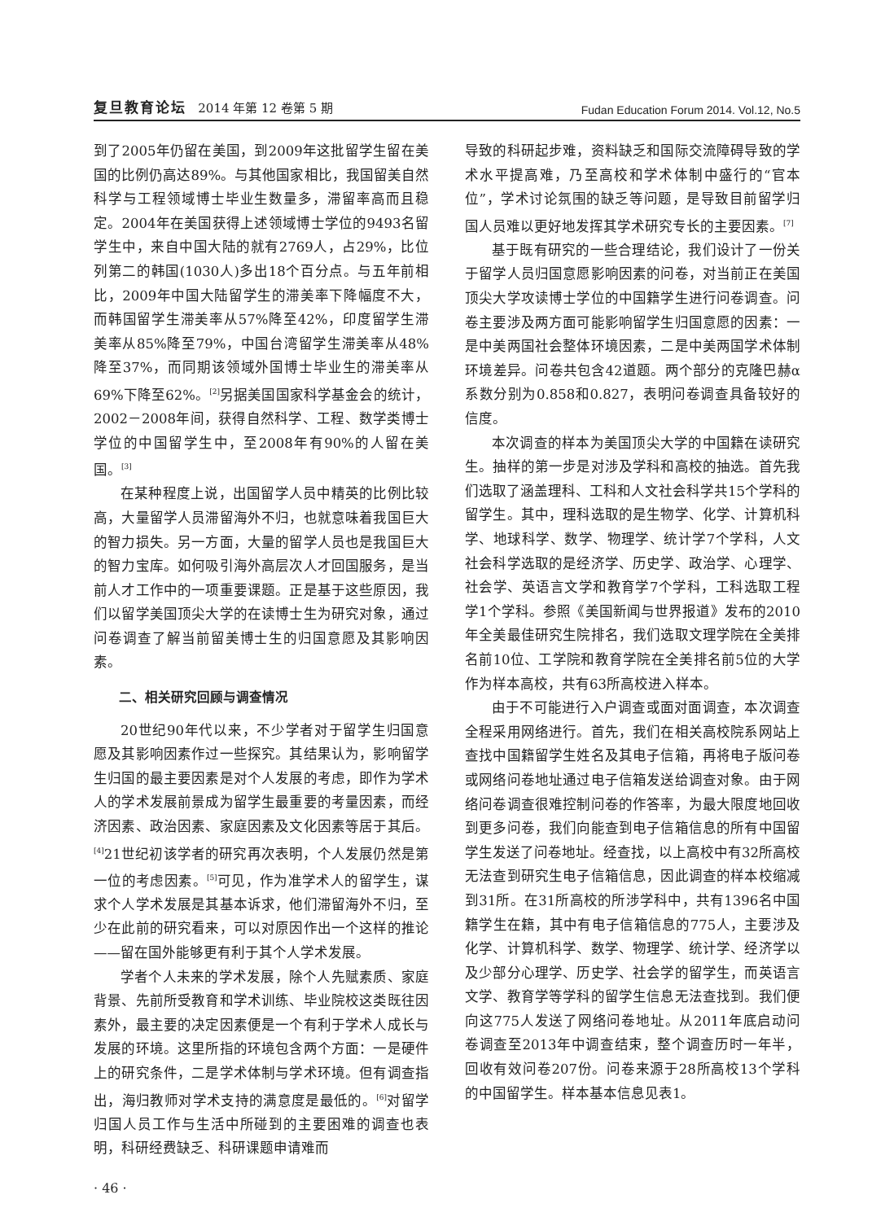复旦教育论坛 2014 年第 12 卷第 5 期 Fudan Education Forum 2014. Vol.12, No.5
到了2005年仍留在美国，到2009年这批留学生留在美国的比例仍高达89%。与其他国家相比，我国留美自然科学与工程领域博士毕业生数量多，滞留率高而且稳定。2004年在美国获得上述领域博士学位的9493名留学生中，来自中国大陆的就有2769人，占29%，比位列第二的韩国(1030人)多出18个百分点。与五年前相比，2009年中国大陆留学生的滞美率下降幅度不大，而韩国留学生滞美率从57%降至42%，印度留学生滞美率从85%降至79%，中国台湾留学生滞美率从48%降至37%，而同期该领域外国博士毕业生的滞美率从69%下降至62%。<sup>[2]</sup>另据美国国家科学基金会的统计，2002－2008年间，获得自然科学、工程、数学类博士学位的中国留学生中，至2008年有90%的人留在美国。<sup>[3]</sup>
在某种程度上说，出国留学人员中精英的比例比较高，大量留学人员滞留海外不归，也就意味着我国巨大的智力损失。另一方面，大量的留学人员也是我国巨大的智力宝库。如何吸引海外高层次人才回国服务，是当前人才工作中的一项重要课题。正是基于这些原因，我们以留学美国顶尖大学的在读博士生为研究对象，通过问卷调查了解当前留美博士生的归国意愿及其影响因素。
二、相关研究回顾与调查情况
20世纪90年代以来，不少学者对于留学生归国意愿及其影响因素作过一些探究。其结果认为，影响留学生归国的最主要因素是对个人发展的考虑，即作为学术人的学术发展前景成为留学生最重要的考量因素，而经济因素、政治因素、家庭因素及文化因素等居于其后。<sup>[4]</sup>21世纪初该学者的研究再次表明，个人发展仍然是第一位的考虑因素。<sup>[5]</sup>可见，作为准学术人的留学生，谋求个人学术发展是其基本诉求，他们滞留海外不归，至少在此前的研究看来，可以对原因作出一个这样的推论——留在国外能够更有利于其个人学术发展。
学者个人未来的学术发展，除个人先赋素质、家庭背景、先前所受教育和学术训练、毕业院校这类既往因素外，最主要的决定因素便是一个有利于学术人成长与发展的环境。这里所指的环境包含两个方面：一是硬件上的研究条件，二是学术体制与学术环境。但有调查指出，海归教师对学术支持的满意度是最低的。<sup>[6]</sup>对留学归国人员工作与生活中所碰到的主要困难的调查也表明，科研经费缺乏、科研课题申请难而
导致的科研起步难，资料缺乏和国际交流障碍导致的学术水平提高难，乃至高校和学术体制中盛行的“官本位”，学术讨论氛围的缺乏等问题，是导致目前留学归国人员难以更好地发挥其学术研究专长的主要因素。<sup>[7]</sup>
基于既有研究的一些合理结论，我们设计了一份关于留学人员归国意愿影响因素的问卷，对当前正在美国顶尖大学攻读博士学位的中国籍学生进行问卷调查。问卷主要涉及两方面可能影响留学生归国意愿的因素：一是中美两国社会整体环境因素，二是中美两国学术体制环境差异。问卷共包含42道题。两个部分的克隆巴赫α系数分别为0.858和0.827，表明问卷调查具备较好的信度。
本次调查的样本为美国顶尖大学的中国籍在读研究生。抽样的第一步是对涉及学科和高校的抽选。首先我们选取了涵盖理科、工科和人文社会科学共15个学科的留学生。其中，理科选取的是生物学、化学、计算机科学、地球科学、数学、物理学、统计学7个学科，人文社会科学选取的是经济学、历史学、政治学、心理学、社会学、英语言文学和教育学7个学科，工科选取工程学1个学科。参照《美国新闻与世界报道》发布的2010年全美最佳研究生院排名，我们选取文理学院在全美排名前10位、工学院和教育学院在全美排名前5位的大学作为样本高校，共有63所高校进入样本。
由于不可能进行入户调查或面对面调查，本次调查全程采用网络进行。首先，我们在相关高校院系网站上查找中国籍留学生姓名及其电子信箱，再将电子版问卷或网络问卷地址通过电子信箱发送给调查对象。由于网络问卷调查很难控制问卷的作答率，为最大限度地回收到更多问卷，我们向能查到电子信箱信息的所有中国留学生发送了问卷地址。经查找，以上高校中有32所高校无法查到研究生电子信箱信息，因此调查的样本校缩减到31所。在31所高校的所涉学科中，共有1396名中国籍学生在籍，其中有电子信箱信息的775人，主要涉及化学、计算机科学、数学、物理学、统计学、经济学以及少部分心理学、历史学、社会学的留学生，而英语言文学、教育学等学科的留学生信息无法查找到。我们便向这775人发送了网络问卷地址。从2011年底启动问卷调查至2013年中调查结束，整个调查历时一年半，回收有效问卷207份。问卷来源于28所高校13个学科的中国留学生。样本基本信息见表1。
· 46 ·